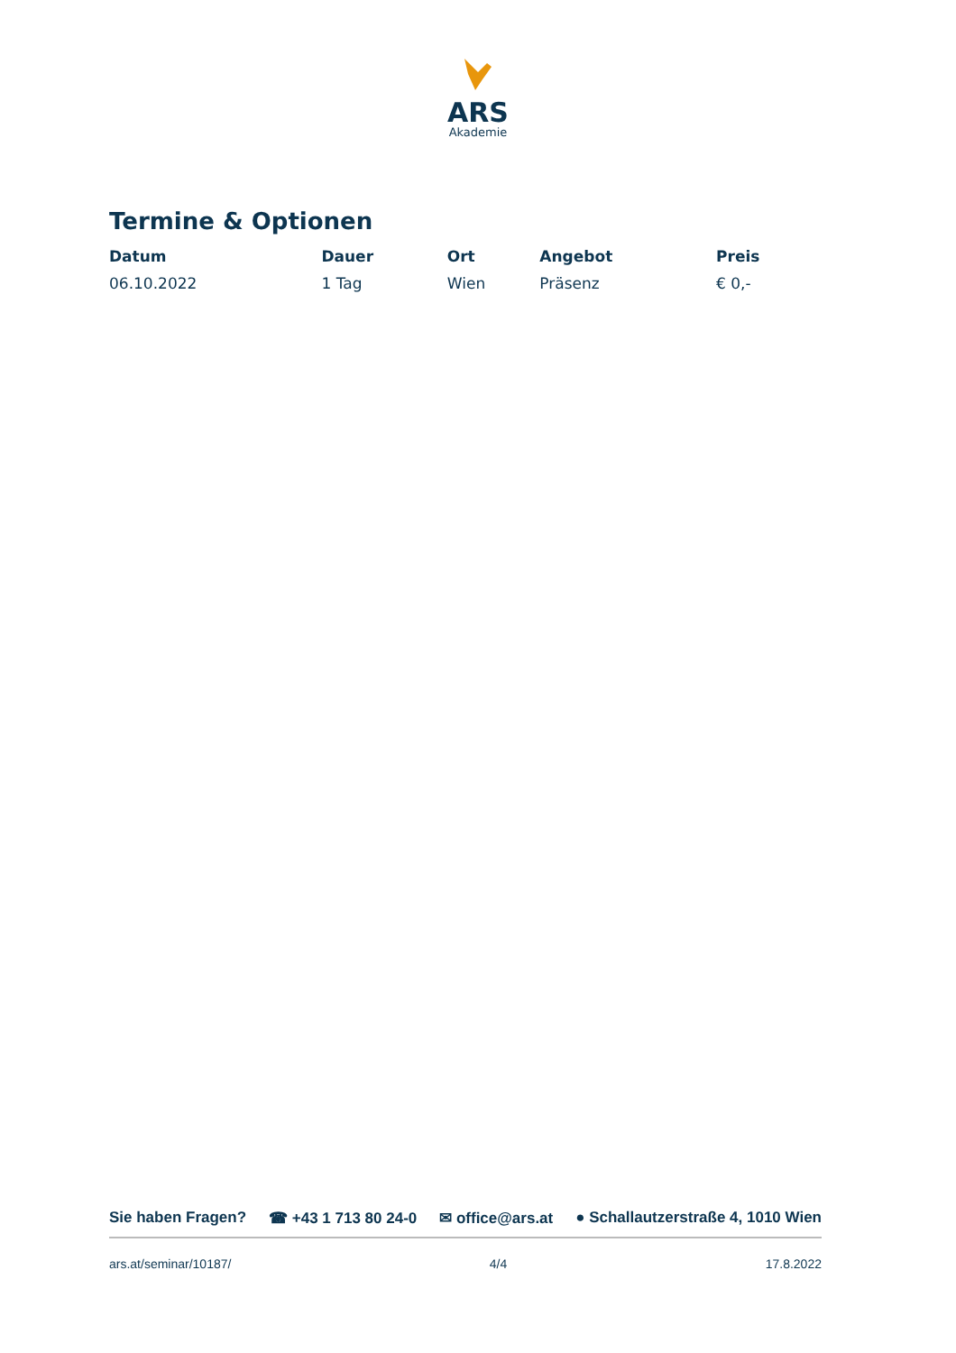ARS
Akademie
Termine & Optionen
| Datum | Dauer | Ort | Angebot | Preis |
| --- | --- | --- | --- | --- |
| 06.10.2022 | 1 Tag | Wien | Präsenz | € 0,- |
Sie haben Fragen? ☎ +43 1 713 80 24-0 ✉ office@ars.at ● Schallautzerstraße 4, 1010 Wien
ars.at/seminar/10187/ 4/4 17.8.2022